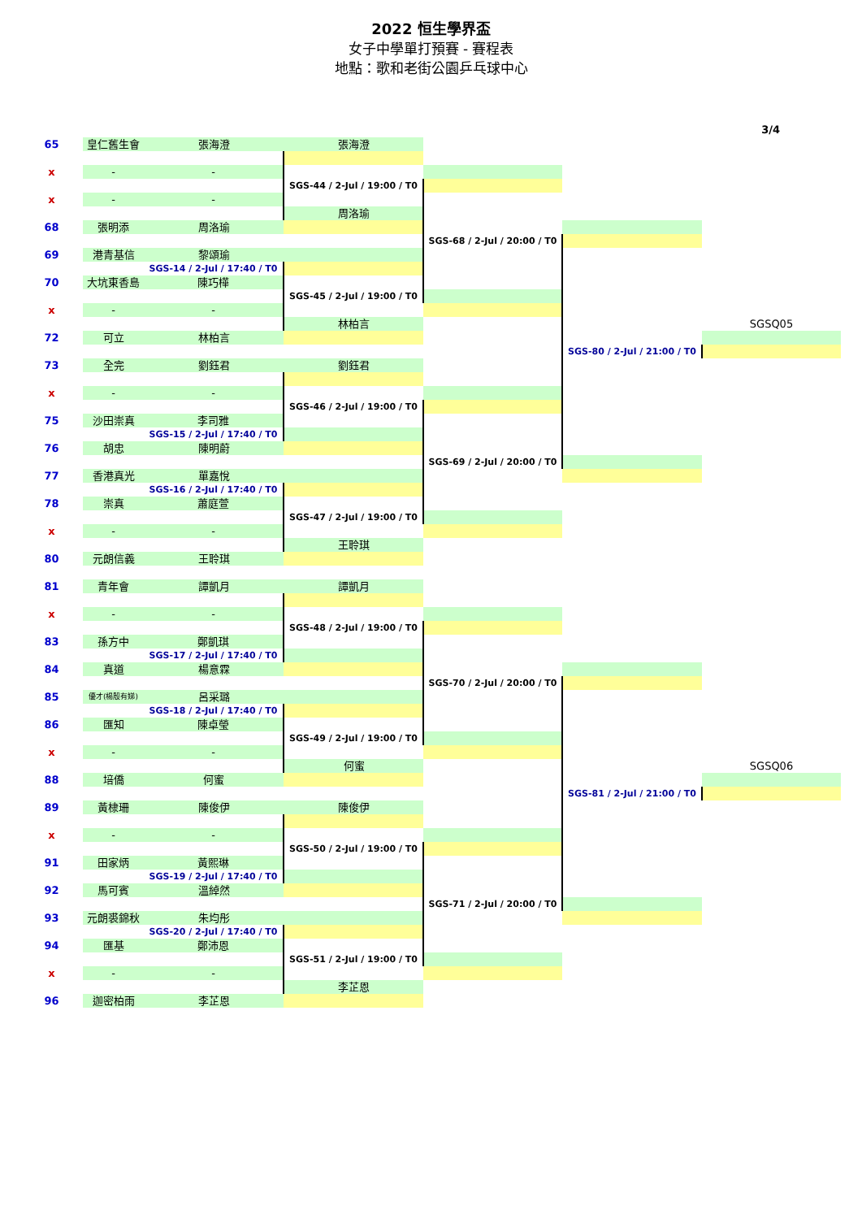2022 恒生學界盃
女子中學單打預賽 - 賽程表
地點：歌和老街公園乒乓球中心
3/4
| 65 | 皇仁舊生會 | 張海澄 | 張海澄 | | | |
| x | - | - | | | | |
| | | | SGS-44 / 2-Jul / 19:00 / T0 | | | |
| x | - | - | | | | |
| | | | 周洛瑜 | | | |
| 68 | 張明添 | 周洛瑜 | | | | |
| | | | | SGS-68 / 2-Jul / 20:00 / T0 | | |
| 69 | 港青基信 | 黎頌瑜 | | | | |
| | | SGS-14 / 2-Jul / 17:40 / T0 | | | | |
| 70 | 大坑東香島 | 陳巧樺 | | | | |
| | | | SGS-45 / 2-Jul / 19:00 / T0 | | | |
| x | - | - | | | | |
| | | | 林柏言 | | | SGSQ05 |
| 72 | 可立 | 林柏言 | | | | |
| | | | | | SGS-80 / 2-Jul / 21:00 / T0 | |
| 73 | 全完 | 劉鈺君 | 劉鈺君 | | | |
| x | - | - | | | | |
| | | | SGS-46 / 2-Jul / 19:00 / T0 | | | |
| 75 | 沙田崇真 | 李司雅 | | | | |
| | | SGS-15 / 2-Jul / 17:40 / T0 | | | | |
| 76 | 胡忠 | 陳明蔚 | | | | |
| | | | | SGS-69 / 2-Jul / 20:00 / T0 | | |
| 77 | 香港真光 | 單嘉悅 | | | | |
| | | SGS-16 / 2-Jul / 17:40 / T0 | | | | |
| 78 | 崇真 | 蕭庭萱 | | | | |
| | | | SGS-47 / 2-Jul / 19:00 / T0 | | | |
| x | - | - | | | | |
| | | | 王聆琪 | | | |
| 80 | 元朗信義 | 王聆琪 | | | | |
| 81 | 青年會 | 譚凱月 | 譚凱月 | | | |
| x | - | - | | | | |
| | | | SGS-48 / 2-Jul / 19:00 / T0 | | | |
| 83 | 孫方中 | 鄭凱琪 | | | | |
| | | SGS-17 / 2-Jul / 17:40 / T0 | | | | |
| 84 | 真道 | 楊意霖 | | | | |
| | | | | SGS-70 / 2-Jul / 20:00 / T0 | | |
| 85 | 優才(楊殷有娣) | 呂采璐 | | | | |
| | | SGS-18 / 2-Jul / 17:40 / T0 | | | | |
| 86 | 匯知 | 陳卓瑩 | | | | |
| | | | SGS-49 / 2-Jul / 19:00 / T0 | | | |
| x | - | - | | | | |
| | | | 何蜜 | | | SGSQ06 |
| 88 | 培僑 | 何蜜 | | | | |
| | | | | | SGS-81 / 2-Jul / 21:00 / T0 | |
| 89 | 黃棣珊 | 陳俊伊 | 陳俊伊 | | | |
| x | - | - | | | | |
| | | | SGS-50 / 2-Jul / 19:00 / T0 | | | |
| 91 | 田家炳 | 黃熙琳 | | | | |
| | | SGS-19 / 2-Jul / 17:40 / T0 | | | | |
| 92 | 馬可賓 | 溫綽然 | | | | |
| | | | | SGS-71 / 2-Jul / 20:00 / T0 | | |
| 93 | 元朗裘錦秋 | 朱均彤 | | | | |
| | | SGS-20 / 2-Jul / 17:40 / T0 | | | | |
| 94 | 匯基 | 鄭沛恩 | | | | |
| | | | SGS-51 / 2-Jul / 19:00 / T0 | | | |
| x | - | - | | | | |
| | | | 李芷恩 | | | |
| 96 | 迦密柏雨 | 李芷恩 | | | | |